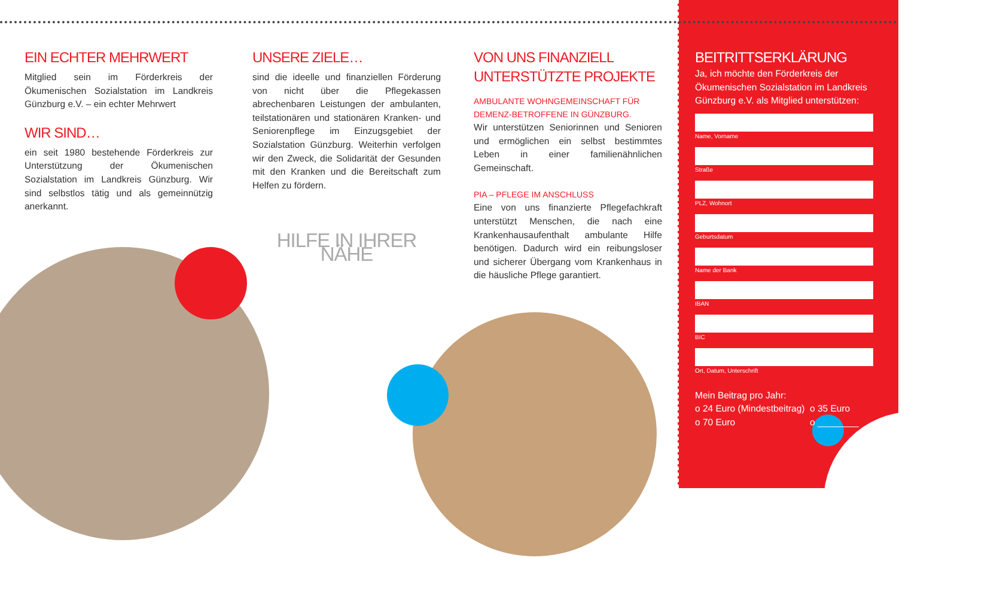EIN ECHTER MEHRWERT
Mitglied sein im Förderkreis der Ökumenischen Sozialstation im Landkreis Günzburg e.V. – ein echter Mehrwert
WIR SIND…
ein seit 1980 bestehende Förderkreis zur Unterstützung der Ökumenischen Sozialstation im Landkreis Günzburg. Wir sind selbstlos tätig und als gemeinnützig anerkannt.
UNSERE ZIELE…
sind die ideelle und finanziellen Förderung von nicht über die Pflegekassen abrechenbaren Leistungen der ambulanten, teilstationären und stationären Kranken- und Seniorenpflege im Einzugsgebiet der Sozialstation Günzburg. Weiterhin verfolgen wir den Zweck, die Solidarität der Gesunden mit den Kranken und die Bereitschaft zum Helfen zu fördern.
HILFE IN IHRER NÄHE
VON UNS FINANZIELL UNTERSTÜTZTE PROJEKTE
AMBULANTE WOHNGEMEINSCHAFT FÜR DEMENZ-BETROFFENE IN GÜNZBURG.
Wir unterstützen Seniorinnen und Senioren und ermöglichen ein selbst bestimmtes Leben in einer familienähnlichen Gemeinschaft.
PIA – PFLEGE IM ANSCHLUSS
Eine von uns finanzierte Pflegefachkraft unterstützt Menschen, die nach eine Krankenhausaufenthalt ambulante Hilfe benötigen. Dadurch wird ein reibungsloser und sicherer Übergang vom Krankenhaus in die häusliche Pflege garantiert.
BEITRITTSERKLÄRUNG
Ja, ich möchte den Förderkreis der Ökumenischen Sozialstation im Landkreis Günzburg e.V. als Mitglied unterstützen:
Name, Vorname
Straße
PLZ, Wohnort
Geburtsdatum
Name der Bank
IBAN
BIC
Ort, Datum, Unterschrift
Mein Beitrag pro Jahr:
o 24 Euro (Mindestbeitrag) o 35 Euro
o 70 Euro o ________